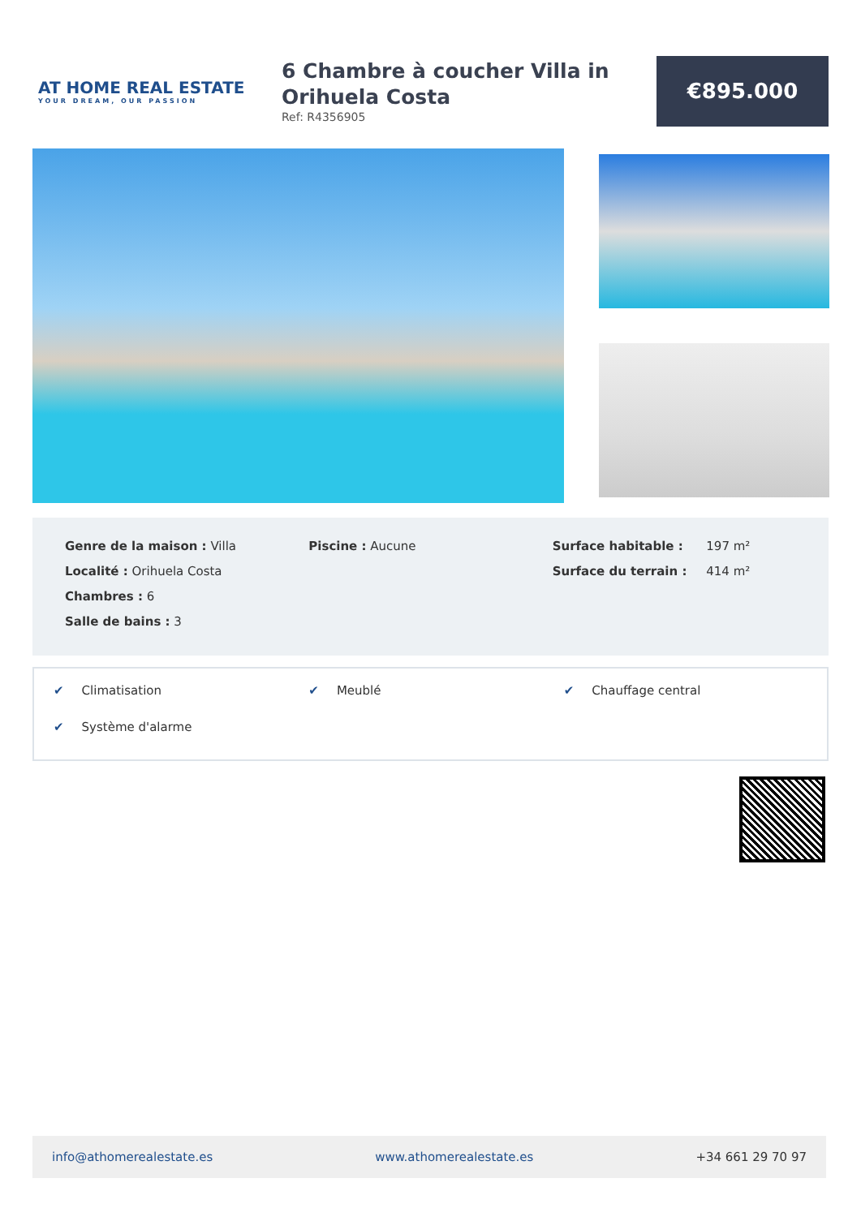AT HOME REAL ESTATE
YOUR DREAM, OUR PASSION
6 Chambre à coucher Villa in Orihuela Costa
Ref: R4356905
€895.000
Genre de la maison : Villa
Localité : Orihuela Costa
Chambres : 6
Salle de bains : 3
Piscine : Aucune Surface habitable : 197 m²
Surface du terrain : 414 m²
✔ Climatisation
✔ Meublé
✔ Chauffage central
✔ Système d'alarme
info@athomerealestate.es www.athomerealestate.es +34 661 29 70 97